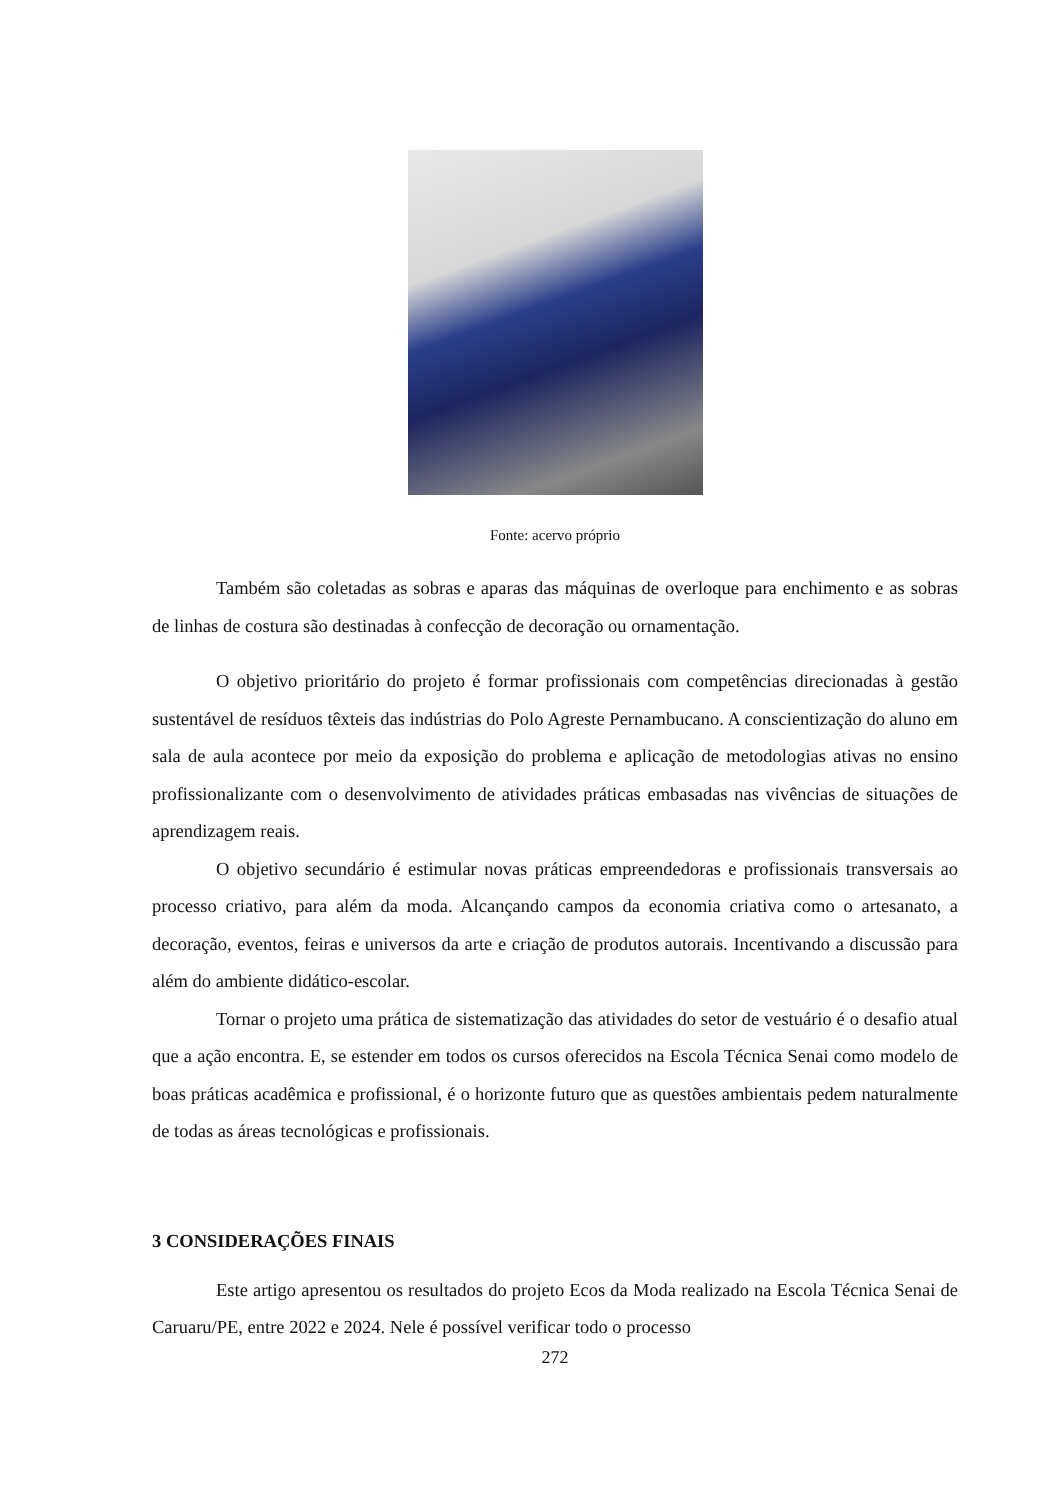Fonte: acervo próprio
Também são coletadas as sobras e aparas das máquinas de overloque para enchimento e as sobras de linhas de costura são destinadas à confecção de decoração ou ornamentação.
O objetivo prioritário do projeto é formar profissionais com competências direcionadas à gestão sustentável de resíduos têxteis das indústrias do Polo Agreste Pernambucano. A conscientização do aluno em sala de aula acontece por meio da exposição do problema e aplicação de metodologias ativas no ensino profissionalizante com o desenvolvimento de atividades práticas embasadas nas vivências de situações de aprendizagem reais.
O objetivo secundário é estimular novas práticas empreendedoras e profissionais transversais ao processo criativo, para além da moda. Alcançando campos da economia criativa como o artesanato, a decoração, eventos, feiras e universos da arte e criação de produtos autorais. Incentivando a discussão para além do ambiente didático-escolar.
Tornar o projeto uma prática de sistematização das atividades do setor de vestuário é o desafio atual que a ação encontra. E, se estender em todos os cursos oferecidos na Escola Técnica Senai como modelo de boas práticas acadêmica e profissional, é o horizonte futuro que as questões ambientais pedem naturalmente de todas as áreas tecnológicas e profissionais.
3 CONSIDERAÇÕES FINAIS
Este artigo apresentou os resultados do projeto Ecos da Moda realizado na Escola Técnica Senai de Caruaru/PE, entre 2022 e 2024. Nele é possível verificar todo o processo
272